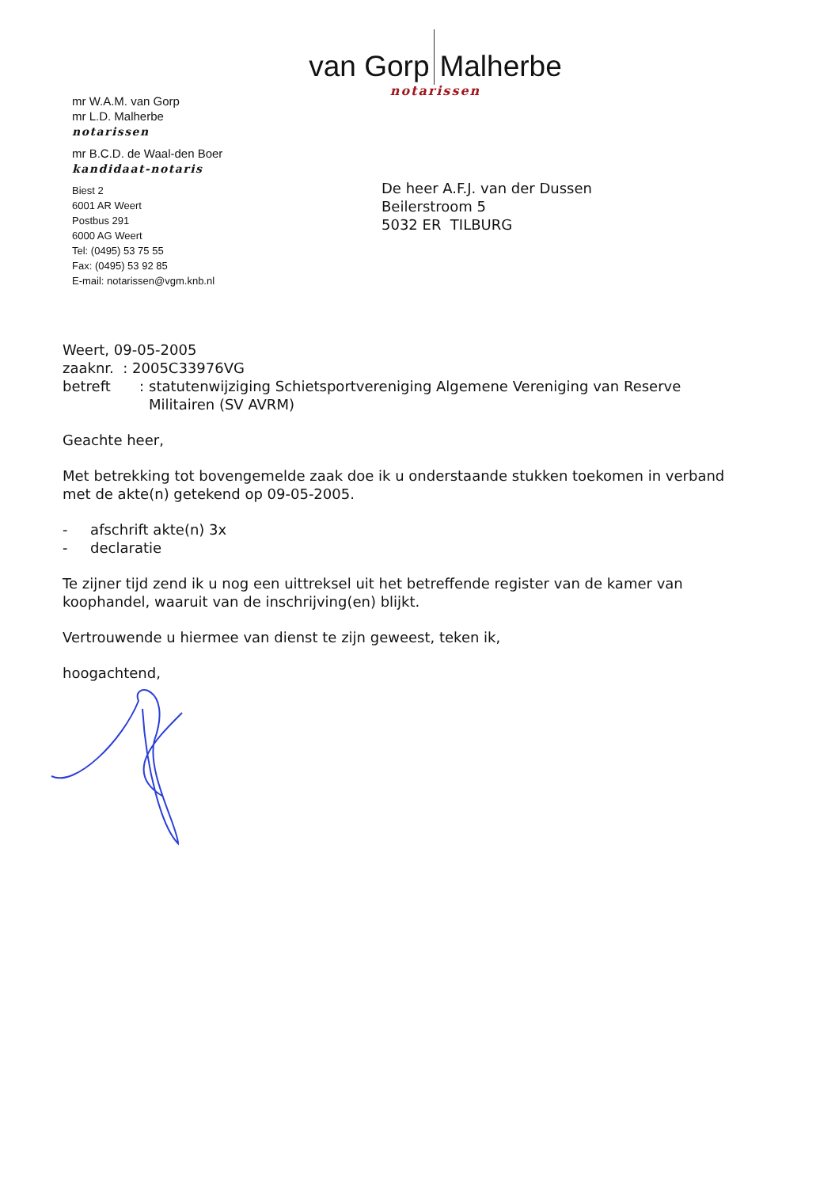van Gorp Malherbe
notarissen
mr W.A.M. van Gorp
mr L.D. Malherbe
notarissen
mr B.C.D. de Waal-den Boer
kandidaat-notaris
Biest 2
6001 AR Weert
Postbus 291
6000 AG Weert
Tel: (0495) 53 75 55
Fax: (0495) 53 92 85
E-mail: notarissen@vgm.knb.nl
De heer A.F.J. van der Dussen
Beilerstroom 5
5032 ER TILBURG
Weert, 09-05-2005
zaaknr. : 2005C33976VG
betreft: statutenwijziging Schietsportvereniging Algemene Vereniging van Reserve Militairen (SV AVRM)
Geachte heer,
Met betrekking tot bovengemelde zaak doe ik u onderstaande stukken toekomen in verband met de akte(n) getekend op 09-05-2005.
- afschrift akte(n) 3x
- declaratie
Te zijner tijd zend ik u nog een uittreksel uit het betreffende register van de kamer van koophandel, waaruit van de inschrijving(en) blijkt.
Vertrouwende u hiermee van dienst te zijn geweest, teken ik,
hoogachtend,